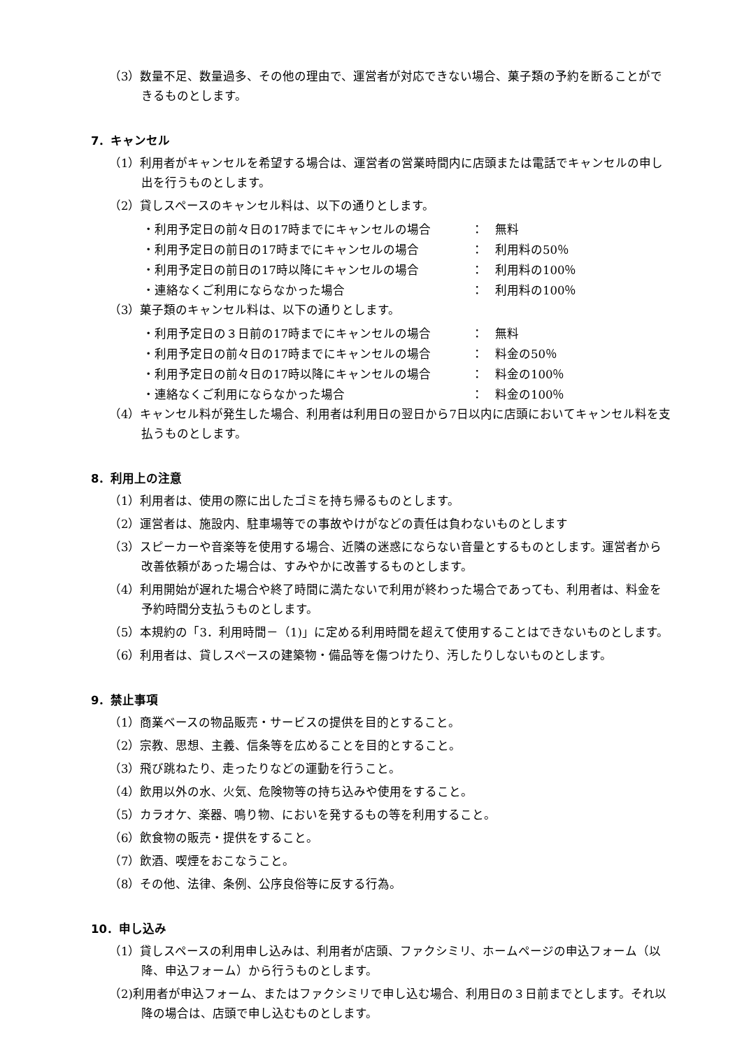（3）数量不足、数量過多、その他の理由で、運営者が対応できない場合、菓子類の予約を断ることができるものとします。
7．キャンセル
（1）利用者がキャンセルを希望する場合は、運営者の営業時間内に店頭または電話でキャンセルの申し出を行うものとします。
（2）貸しスペースのキャンセル料は、以下の通りとします。
・利用予定日の前々日の17時までにキャンセルの場合 ：　無料
・利用予定日の前日の17時までにキャンセルの場合 ：　利用料の50％
・利用予定日の前日の17時以降にキャンセルの場合 ：　利用料の100％
・連絡なくご利用にならなかった場合 ：　利用料の100％
（3）菓子類のキャンセル料は、以下の通りとします。
・利用予定日の３日前の17時までにキャンセルの場合 ：　無料
・利用予定日の前々日の17時までにキャンセルの場合 ：　料金の50％
・利用予定日の前々日の17時以降にキャンセルの場合 ：　料金の100％
・連絡なくご利用にならなかった場合 ：　料金の100％
（4）キャンセル料が発生した場合、利用者は利用日の翌日から7日以内に店頭においてキャンセル料を支払うものとします。
8．利用上の注意
（1）利用者は、使用の際に出したゴミを持ち帰るものとします。
（2）運営者は、施設内、駐車場等での事故やけがなどの責任は負わないものとします
（3）スピーカーや音楽等を使用する場合、近隣の迷惑にならない音量とするものとします。運営者から改善依頼があった場合は、すみやかに改善するものとします。
（4）利用開始が遅れた場合や終了時間に満たないで利用が終わった場合であっても、利用者は、料金を予約時間分支払うものとします。
（5）本規約の「3．利用時間－（1)」に定める利用時間を超えて使用することはできないものとします。
（6）利用者は、貸しスペースの建築物・備品等を傷つけたり、汚したりしないものとします。
9．禁止事項
（1）商業ベースの物品販売・サービスの提供を目的とすること。
（2）宗教、思想、主義、信条等を広めることを目的とすること。
（3）飛び跳ねたり、走ったりなどの運動を行うこと。
（4）飲用以外の水、火気、危険物等の持ち込みや使用をすること。
（5）カラオケ、楽器、鳴り物、においを発するもの等を利用すること。
（6）飲食物の販売・提供をすること。
（7）飲酒、喫煙をおこなうこと。
（8）その他、法律、条例、公序良俗等に反する行為。
10．申し込み
（1）貸しスペースの利用申し込みは、利用者が店頭、ファクシミリ、ホームページの申込フォーム（以降、申込フォーム）から行うものとします。
（2)利用者が申込フォーム、またはファクシミリで申し込む場合、利用日の３日前までとします。それ以降の場合は、店頭で申し込むものとします。